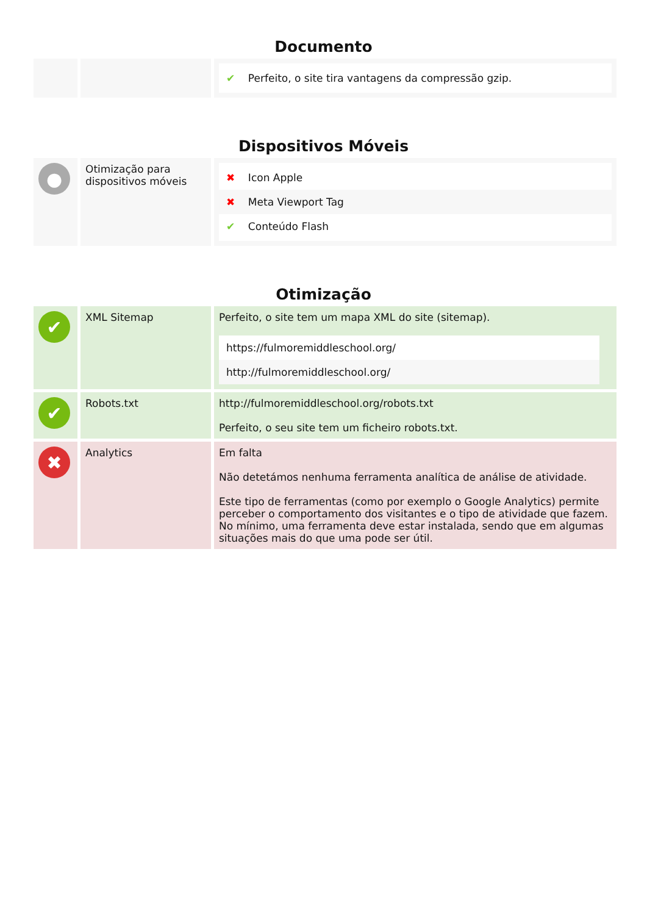Documento
| | | ✔ Perfeito, o site tira vantagens da compressão gzip. |
Dispositivos Móveis
| ● | Otimização para dispositivos móveis | ✖ Icon Apple ✖ Meta Viewport Tag ✔ Conteúdo Flash |
Otimização
| ✔ | XML Sitemap | Perfeito, o site tem um mapa XML do site (sitemap). https://fulmoremiddleschool.org/ http://fulmoremiddleschool.org/ |
| ✔ | Robots.txt | http://fulmoremiddleschool.org/robots.txt Perfeito, o seu site tem um ficheiro robots.txt. |
| ✖ | Analytics | Em falta Não detetámos nenhuma ferramenta analítica de análise de atividade. Este tipo de ferramentas (como por exemplo o Google Analytics) permite perceber o comportamento dos visitantes e o tipo de atividade que fazem. No mínimo, uma ferramenta deve estar instalada, sendo que em algumas situações mais do que uma pode ser útil. |